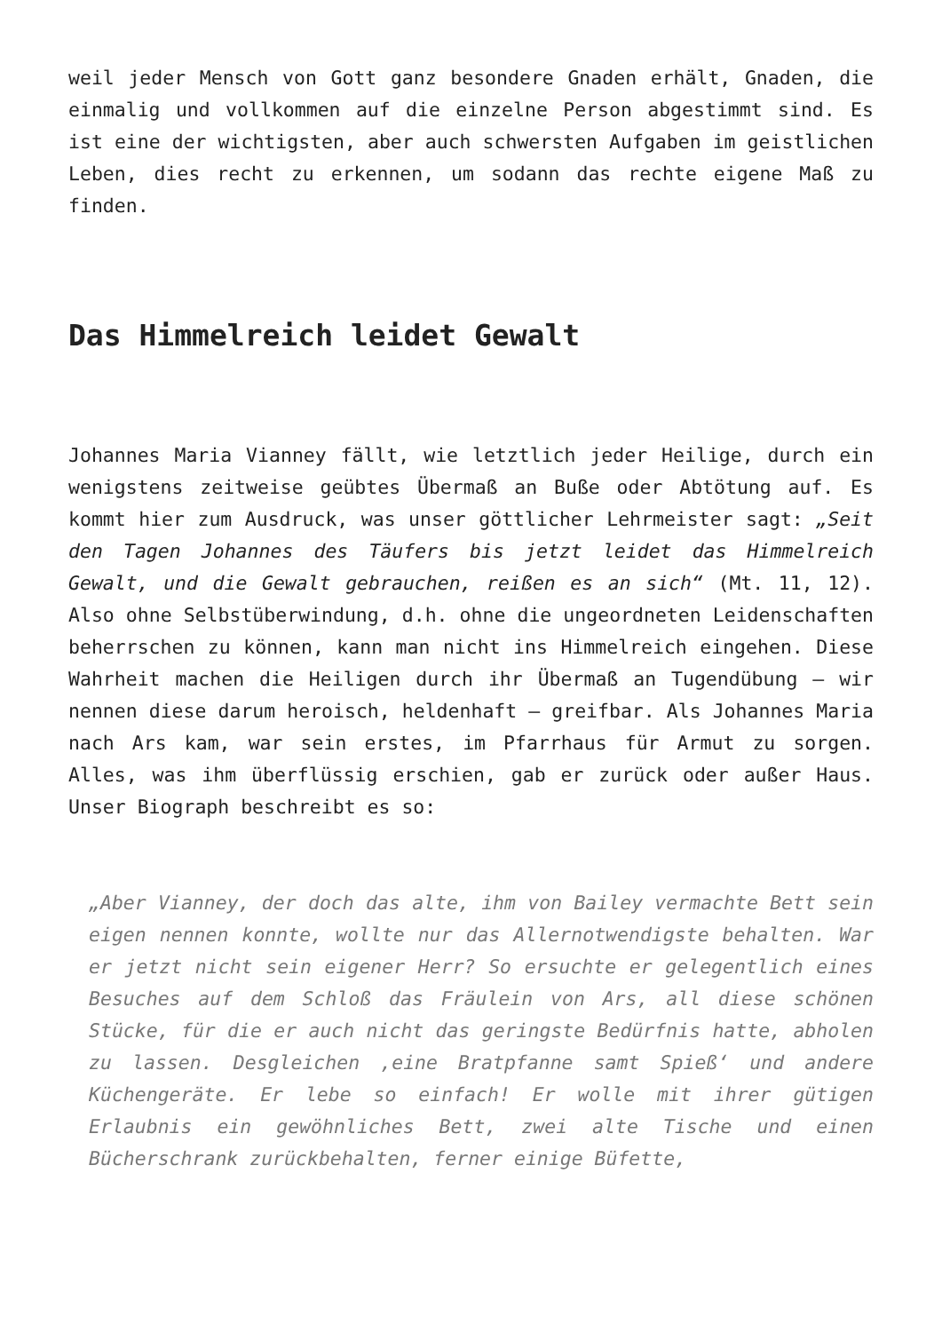weil jeder Mensch von Gott ganz besondere Gnaden erhält, Gnaden, die einmalig und vollkommen auf die einzelne Person abgestimmt sind. Es ist eine der wichtigsten, aber auch schwersten Aufgaben im geistlichen Leben, dies recht zu erkennen, um sodann das rechte eigene Maß zu finden.
Das Himmelreich leidet Gewalt
Johannes Maria Vianney fällt, wie letztlich jeder Heilige, durch ein wenigstens zeitweise geübtes Übermaß an Buße oder Abtötung auf. Es kommt hier zum Ausdruck, was unser göttlicher Lehrmeister sagt: „Seit den Tagen Johannes des Täufers bis jetzt leidet das Himmelreich Gewalt, und die Gewalt gebrauchen, reißen es an sich“ (Mt. 11, 12). Also ohne Selbstüberwindung, d.h. ohne die ungeordneten Leidenschaften beherrschen zu können, kann man nicht ins Himmelreich eingehen. Diese Wahrheit machen die Heiligen durch ihr Übermaß an Tugendübung – wir nennen diese darum heroisch, heldenhaft – greifbar. Als Johannes Maria nach Ars kam, war sein erstes, im Pfarrhaus für Armut zu sorgen. Alles, was ihm überflüssig erschien, gab er zurück oder außer Haus. Unser Biograph beschreibt es so:
„Aber Vianney, der doch das alte, ihm von Bailey vermachte Bett sein eigen nennen konnte, wollte nur das Allernotwendigste behalten. War er jetzt nicht sein eigener Herr? So ersuchte er gelegentlich eines Besuches auf dem Schloß das Fräulein von Ars, all diese schönen Stücke, für die er auch nicht das geringste Bedürfnis hatte, abholen zu lassen. Desgleichen ‚eine Bratpfanne samt Spieß‘ und andere Küchengeräte. Er lebe so einfach! Er wolle mit ihrer gütigen Erlaubnis ein gewöhnliches Bett, zwei alte Tische und einen Bücherschrank zurückbehalten, ferner einige Büfette,